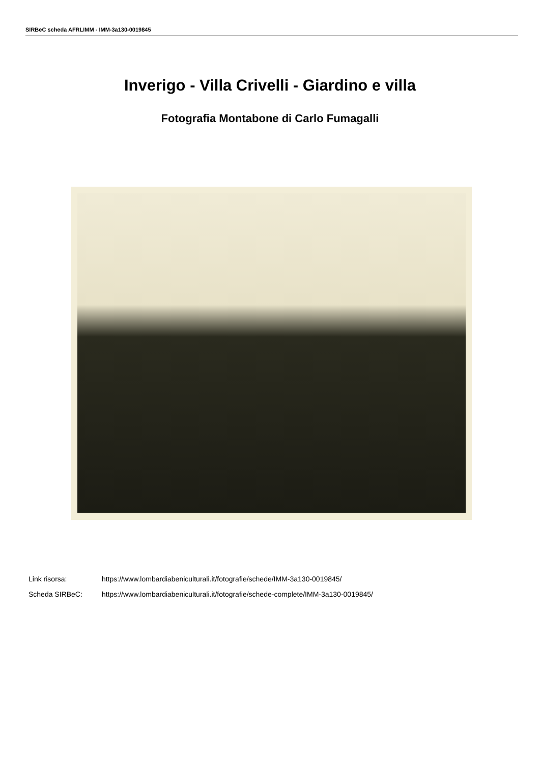SIRBeC scheda AFRLIMM - IMM-3a130-0019845
Inverigo - Villa Crivelli - Giardino e villa
Fotografia Montabone di Carlo Fumagalli
Link risorsa: https://www.lombardiabeniculturali.it/fotografie/schede/IMM-3a130-0019845/
Scheda SIRBeC: https://www.lombardiabeniculturali.it/fotografie/schede-complete/IMM-3a130-0019845/